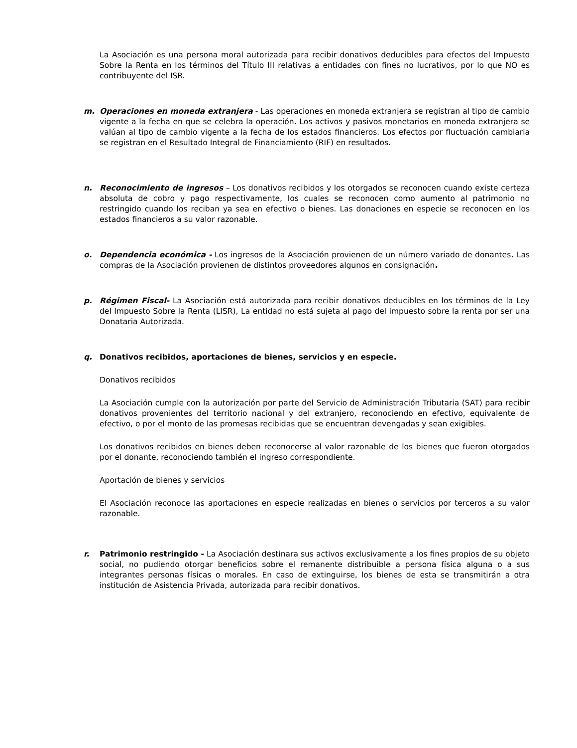La Asociación es una persona moral autorizada para recibir donativos deducibles para efectos del Impuesto Sobre la Renta en los términos del Título III relativas a entidades con fines no lucrativos, por lo que NO es contribuyente del ISR.
m. Operaciones en moneda extranjera - Las operaciones en moneda extranjera se registran al tipo de cambio vigente a la fecha en que se celebra la operación. Los activos y pasivos monetarios en moneda extranjera se valúan al tipo de cambio vigente a la fecha de los estados financieros. Los efectos por fluctuación cambiaria se registran en el Resultado Integral de Financiamiento (RIF) en resultados.
n. Reconocimiento de ingresos – Los donativos recibidos y los otorgados se reconocen cuando existe certeza absoluta de cobro y pago respectivamente, los cuales se reconocen como aumento al patrimonio no restringido cuando los reciban ya sea en efectivo o bienes. Las donaciones en especie se reconocen en los estados financieros a su valor razonable.
o. Dependencia económica - Los ingresos de la Asociación provienen de un número variado de donantes. Las compras de la Asociación provienen de distintos proveedores algunos en consignación.
p. Régimen Fiscal- La Asociación está autorizada para recibir donativos deducibles en los términos de la Ley del Impuesto Sobre la Renta (LISR), La entidad no está sujeta al pago del impuesto sobre la renta por ser una Donataria Autorizada.
q. Donativos recibidos, aportaciones de bienes, servicios y en especie.
Donativos recibidos
La Asociación cumple con la autorización por parte del Servicio de Administración Tributaria (SAT) para recibir donativos provenientes del territorio nacional y del extranjero, reconociendo en efectivo, equivalente de efectivo, o por el monto de las promesas recibidas que se encuentran devengadas y sean exigibles.
Los donativos recibidos en bienes deben reconocerse al valor razonable de los bienes que fueron otorgados por el donante, reconociendo también el ingreso correspondiente.
Aportación de bienes y servicios
El Asociación reconoce las aportaciones en especie realizadas en bienes o servicios por terceros a su valor razonable.
r. Patrimonio restringido - La Asociación destinara sus activos exclusivamente a los fines propios de su objeto social, no pudiendo otorgar beneficios sobre el remanente distribuible a persona física alguna o a sus integrantes personas físicas o morales. En caso de extinguirse, los bienes de esta se transmitirán a otra institución de Asistencia Privada, autorizada para recibir donativos.